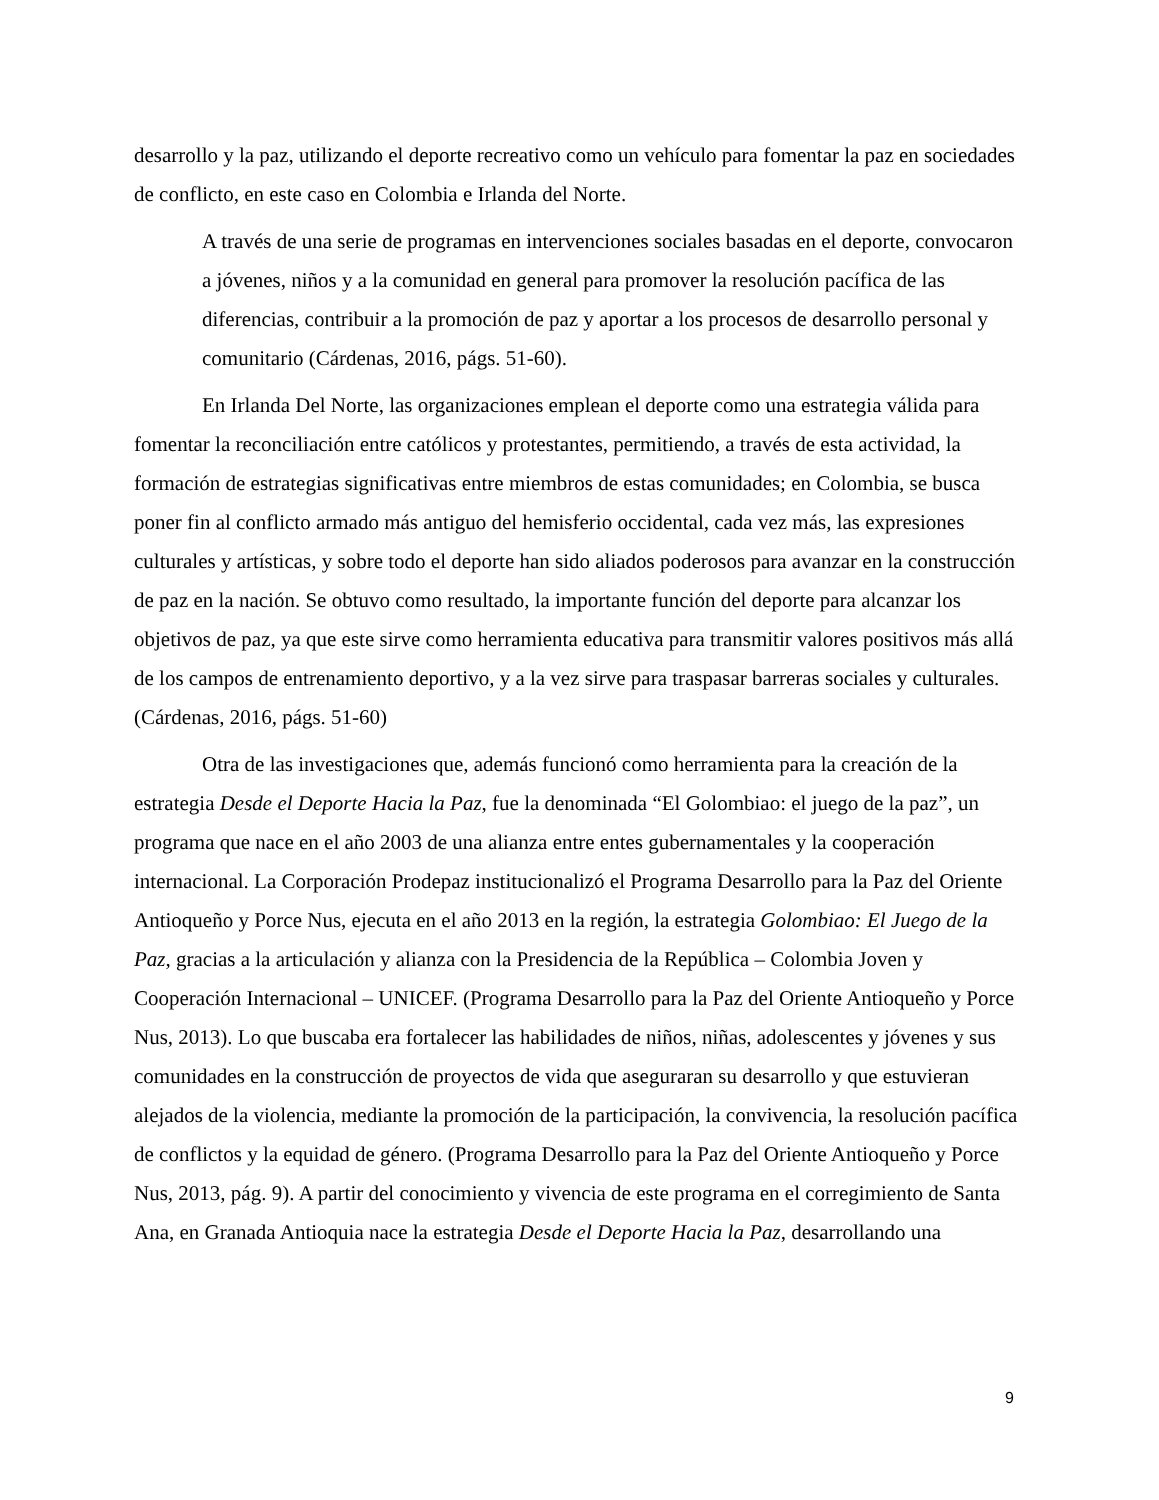desarrollo y la paz, utilizando el deporte recreativo como un vehículo para fomentar la paz en sociedades de conflicto, en este caso en Colombia e Irlanda del Norte.
A través de una serie de programas en intervenciones sociales basadas en el deporte, convocaron a jóvenes, niños y a la comunidad en general para promover la resolución pacífica de las diferencias, contribuir a la promoción de paz y aportar a los procesos de desarrollo personal y comunitario (Cárdenas, 2016, págs. 51-60).
En Irlanda Del Norte, las organizaciones emplean el deporte como una estrategia válida para fomentar la reconciliación entre católicos y protestantes, permitiendo, a través de esta actividad, la formación de estrategias significativas entre miembros de estas comunidades; en Colombia, se busca poner fin al conflicto armado más antiguo del hemisferio occidental, cada vez más, las expresiones culturales y artísticas, y sobre todo el deporte han sido aliados poderosos para avanzar en la construcción de paz en la nación. Se obtuvo como resultado, la importante función del deporte para alcanzar los objetivos de paz, ya que este sirve como herramienta educativa para transmitir valores positivos más allá de los campos de entrenamiento deportivo, y a la vez sirve para traspasar barreras sociales y culturales. (Cárdenas, 2016, págs. 51-60)
Otra de las investigaciones que, además funcionó como herramienta para la creación de la estrategia Desde el Deporte Hacia la Paz, fue la denominada “El Golombiao: el juego de la paz”, un programa que nace en el año 2003 de una alianza entre entes gubernamentales y la cooperación internacional. La Corporación Prodepaz institucionalizó el Programa Desarrollo para la Paz del Oriente Antioqueño y Porce Nus, ejecuta en el año 2013 en la región, la estrategia Golombiao: El Juego de la Paz, gracias a la articulación y alianza con la Presidencia de la República – Colombia Joven y Cooperación Internacional – UNICEF. (Programa Desarrollo para la Paz del Oriente Antioqueño y Porce Nus, 2013). Lo que buscaba era fortalecer las habilidades de niños, niñas, adolescentes y jóvenes y sus comunidades en la construcción de proyectos de vida que aseguraran su desarrollo y que estuvieran alejados de la violencia, mediante la promoción de la participación, la convivencia, la resolución pacífica de conflictos y la equidad de género. (Programa Desarrollo para la Paz del Oriente Antioqueño y Porce Nus, 2013, pág. 9). A partir del conocimiento y vivencia de este programa en el corregimiento de Santa Ana, en Granada Antioquia nace la estrategia Desde el Deporte Hacia la Paz, desarrollando una
9